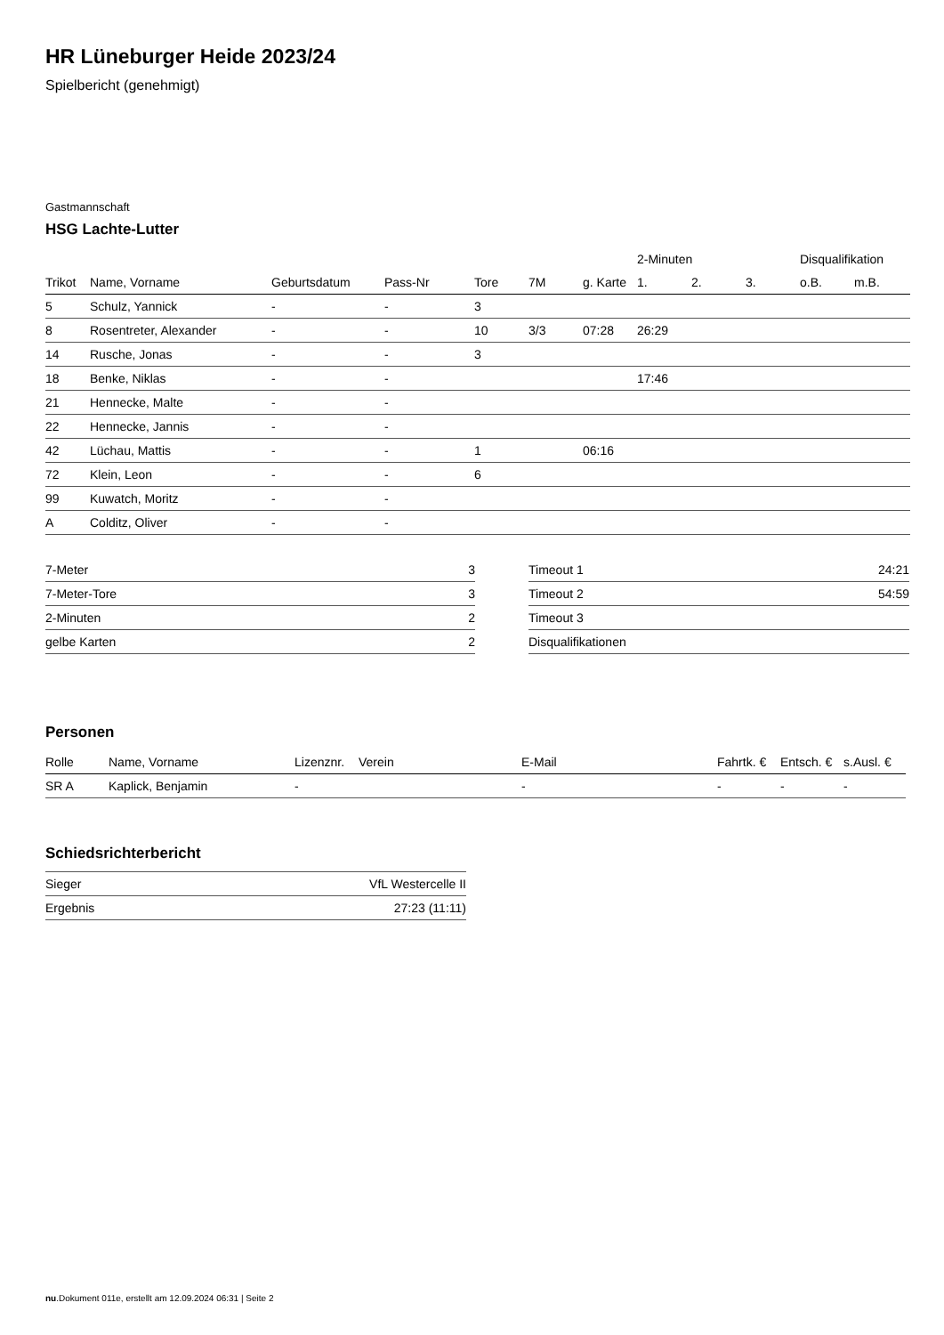HR Lüneburger Heide 2023/24
Spielbericht (genehmigt)
Gastmannschaft
HSG Lachte-Lutter
| | | | | | | | 2-Minuten | | | Disqualifikation | |
| --- | --- | --- | --- | --- | --- | --- | --- | --- | --- | --- | --- |
| Trikot | Name, Vorname | Geburtsdatum | Pass-Nr | Tore | 7M | g. Karte | 1. | 2. | 3. | o.B. | m.B. |
| 5 | Schulz, Yannick | - | - | 3 | | | | | | | |
| 8 | Rosentreter, Alexander | - | - | 10 | 3/3 | 07:28 | 26:29 | | | | |
| 14 | Rusche, Jonas | - | - | 3 | | | | | | | |
| 18 | Benke, Niklas | - | - | | | | 17:46 | | | | |
| 21 | Hennecke, Malte | - | - | | | | | | | | |
| 22 | Hennecke, Jannis | - | - | | | | | | | | |
| 42 | Lüchau, Mattis | - | - | 1 | | 06:16 | | | | | |
| 72 | Klein, Leon | - | - | 6 | | | | | | | |
| 99 | Kuwatch, Moritz | - | - | | | | | | | | |
| A | Colditz, Oliver | - | - | | | | | | | | |
| 7-Meter | 3 |
| 7-Meter-Tore | 3 |
| 2-Minuten | 2 |
| gelbe Karten | 2 |
| Timeout 1 | 24:21 |
| Timeout 2 | 54:59 |
| Timeout 3 | |
| Disqualifikationen | |
Personen
| Rolle | Name, Vorname | Lizenznr. | Verein | E-Mail | Fahrtk. € | Entsch. € | s.Ausl. € |
| --- | --- | --- | --- | --- | --- | --- | --- |
| SR A | Kaplick, Benjamin | - | | - | - | - | - |
Schiedsrichterbericht
| Sieger | VfL Westercelle II |
| Ergebnis | 27:23 (11:11) |
nu.Dokument 011e, erstellt am 12.09.2024 06:31 | Seite 2